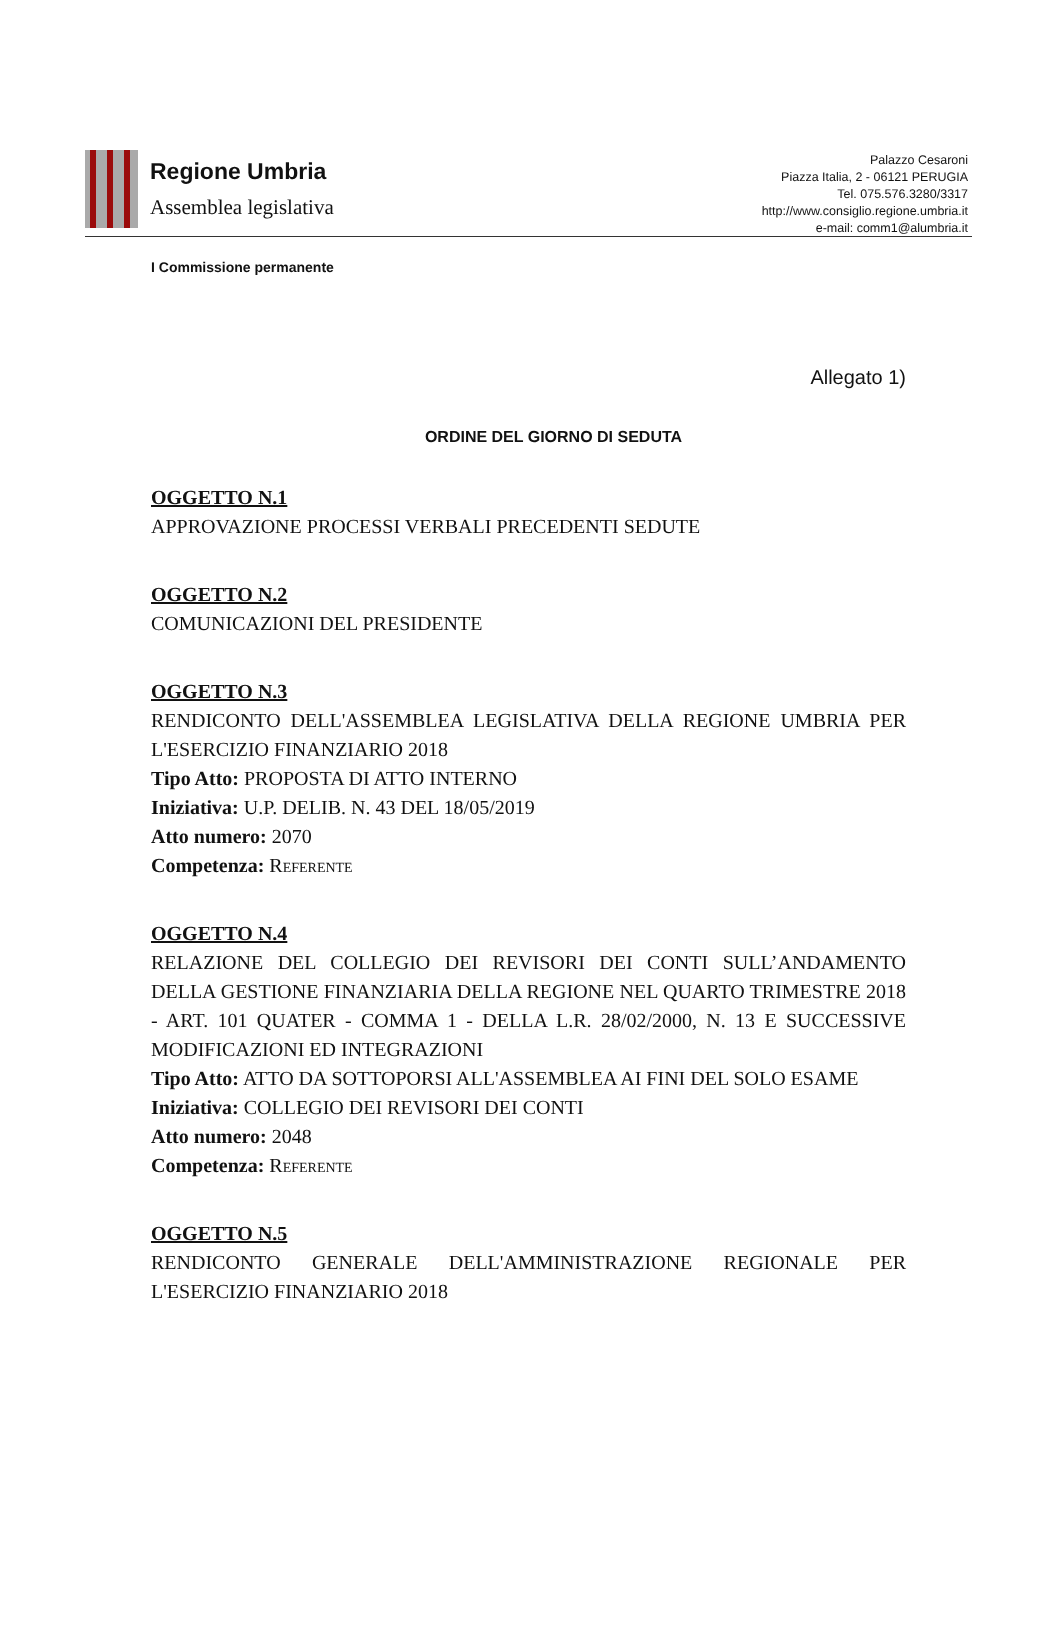Regione Umbria
Assemblea legislativa
Palazzo Cesaroni
Piazza Italia, 2 - 06121 PERUGIA
Tel. 075.576.3280/3317
http://www.consiglio.regione.umbria.it
e-mail: comm1@alumbria.it
I Commissione permanente
Allegato 1)
ORDINE DEL GIORNO DI SEDUTA
OGGETTO N.1
APPROVAZIONE PROCESSI VERBALI PRECEDENTI SEDUTE
OGGETTO N.2
COMUNICAZIONI DEL PRESIDENTE
OGGETTO N.3
RENDICONTO DELL'ASSEMBLEA LEGISLATIVA DELLA REGIONE UMBRIA PER L'ESERCIZIO FINANZIARIO 2018
Tipo Atto: PROPOSTA DI ATTO INTERNO
Iniziativa: U.P. DELIB. N. 43 DEL 18/05/2019
Atto numero: 2070
Competenza: Referente
OGGETTO N.4
RELAZIONE DEL COLLEGIO DEI REVISORI DEI CONTI SULL’ANDAMENTO DELLA GESTIONE FINANZIARIA DELLA REGIONE NEL QUARTO TRIMESTRE 2018 - ART. 101 QUATER - COMMA 1 - DELLA L.R. 28/02/2000, N. 13 E SUCCESSIVE MODIFICAZIONI ED INTEGRAZIONI
Tipo Atto: ATTO DA SOTTOPORSI ALL'ASSEMBLEA AI FINI DEL SOLO ESAME
Iniziativa: COLLEGIO DEI REVISORI DEI CONTI
Atto numero: 2048
Competenza: Referente
OGGETTO N.5
RENDICONTO GENERALE DELL'AMMINISTRAZIONE REGIONALE PER L'ESERCIZIO FINANZIARIO 2018